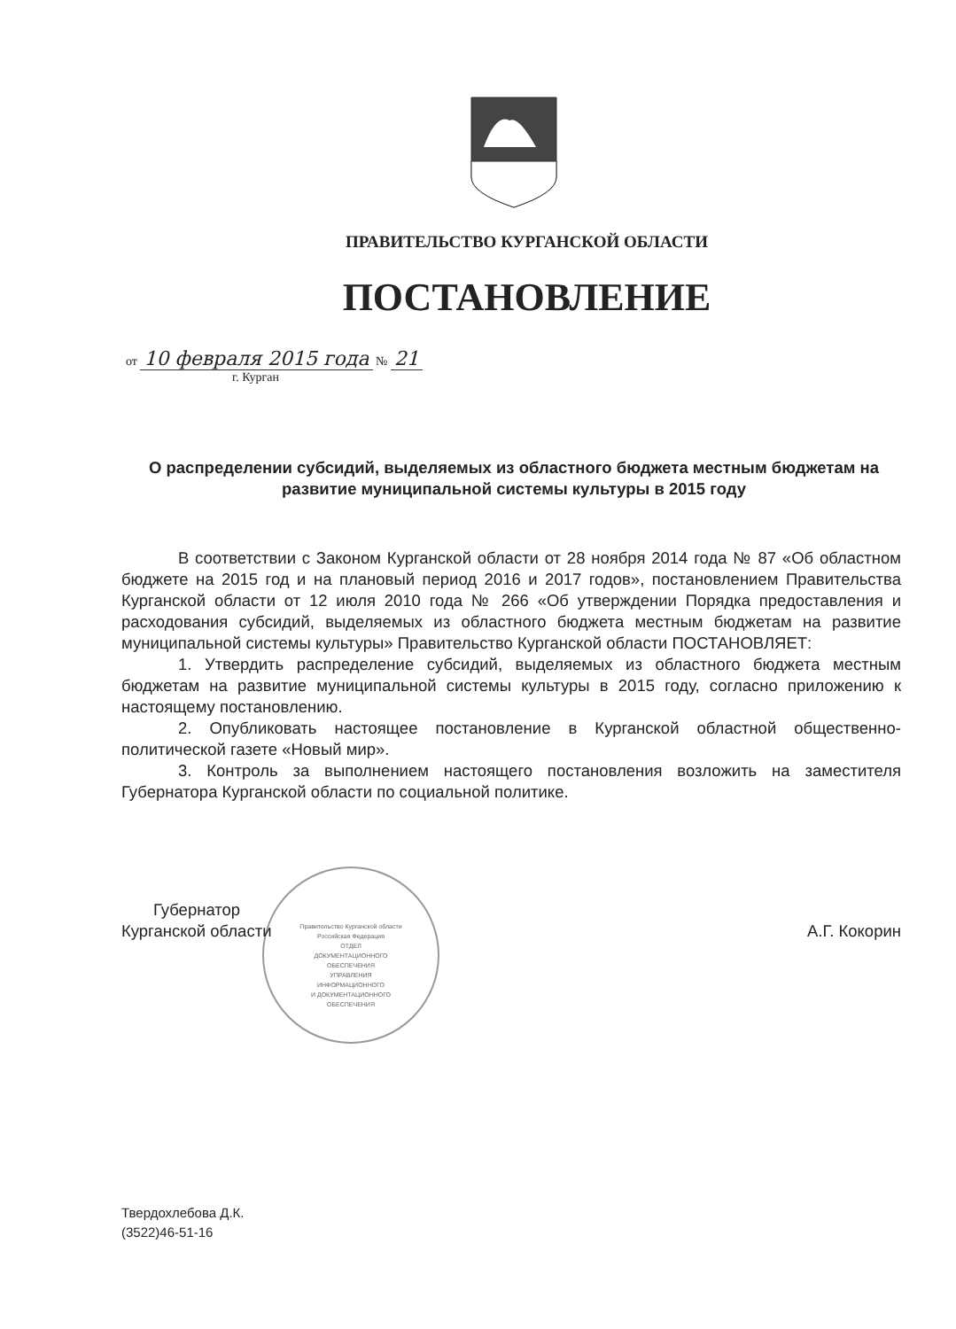ПРАВИТЕЛЬСТВО КУРГАНСКОЙ ОБЛАСТИ
ПОСТАНОВЛЕНИЕ
от 10 февраля 2015 года № 21
г. Курган
О распределении субсидий, выделяемых из областного бюджета местным бюджетам на развитие муниципальной системы культуры в 2015 году
В соответствии с Законом Курганской области от 28 ноября 2014 года № 87 «Об областном бюджете на 2015 год и на плановый период 2016 и 2017 годов», постановлением Правительства Курганской области от 12 июля 2010 года № 266 «Об утверждении Порядка предоставления и расходования субсидий, выделяемых из областного бюджета местным бюджетам на развитие муниципальной системы культуры» Правительство Курганской области ПОСТАНОВЛЯЕТ:
1. Утвердить распределение субсидий, выделяемых из областного бюджета местным бюджетам на развитие муниципальной системы культуры в 2015 году, согласно приложению к настоящему постановлению.
2. Опубликовать настоящее постановление в Курганской областной общественно-политической газете «Новый мир».
3. Контроль за выполнением настоящего постановления возложить на заместителя Губернатора Курганской области по социальной политике.
Правительство Курганской области
Российская Федерация
ОТДЕЛ
ДОКУМЕНТАЦИОННОГО
ОБЕСПЕЧЕНИЯ
УПРАВЛЕНИЯ
ИНФОРМАЦИОННОГО
И ДОКУМЕНТАЦИОННОГО
ОБЕСПЕЧЕНИЯ
Губернатор
Курганской области
А.Г. Кокорин
Твердохлебова Д.К.
(3522)46-51-16